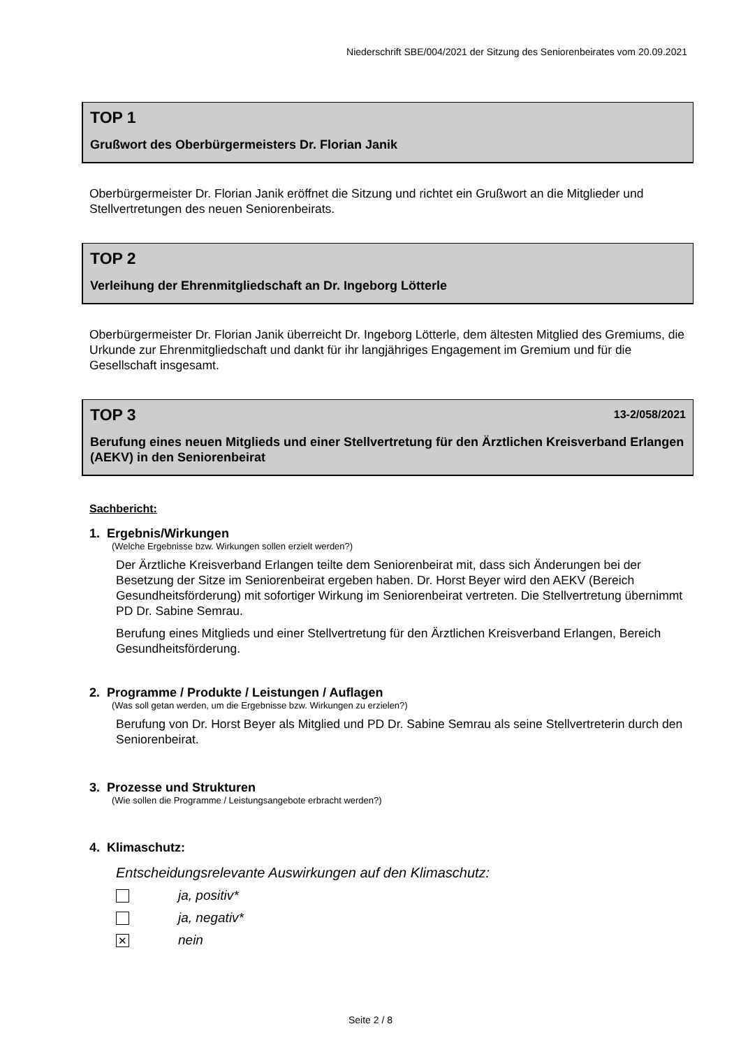Niederschrift SBE/004/2021 der Sitzung des Seniorenbeirates vom 20.09.2021
TOP 1
Grußwort des Oberbürgermeisters Dr. Florian Janik
Oberbürgermeister Dr. Florian Janik eröffnet die Sitzung und richtet ein Grußwort an die Mitglieder und Stellvertretungen des neuen Seniorenbeirats.
TOP 2
Verleihung der Ehrenmitgliedschaft an Dr. Ingeborg Lötterle
Oberbürgermeister Dr. Florian Janik überreicht Dr. Ingeborg Lötterle, dem ältesten Mitglied des Gremiums, die Urkunde zur Ehrenmitgliedschaft und dankt für ihr langjähriges Engagement im Gremium und für die Gesellschaft insgesamt.
TOP 3 13-2/058/2021
Berufung eines neuen Mitglieds und einer Stellvertretung für den Ärztlichen Kreisverband Erlangen (AEKV) in den Seniorenbeirat
Sachbericht:
1. Ergebnis/Wirkungen
(Welche Ergebnisse bzw. Wirkungen sollen erzielt werden?)
Der Ärztliche Kreisverband Erlangen teilte dem Seniorenbeirat mit, dass sich Änderungen bei der Besetzung der Sitze im Seniorenbeirat ergeben haben. Dr. Horst Beyer wird den AEKV (Bereich Gesundheitsförderung) mit sofortiger Wirkung im Seniorenbeirat vertreten. Die Stellvertretung übernimmt PD Dr. Sabine Semrau.
Berufung eines Mitglieds und einer Stellvertretung für den Ärztlichen Kreisverband Erlangen, Bereich Gesundheitsförderung.
2. Programme / Produkte / Leistungen / Auflagen
(Was soll getan werden, um die Ergebnisse bzw. Wirkungen zu erzielen?)
Berufung von Dr. Horst Beyer als Mitglied und PD Dr. Sabine Semrau als seine Stellvertreterin durch den Seniorenbeirat.
3. Prozesse und Strukturen
(Wie sollen die Programme / Leistungsangebote erbracht werden?)
4. Klimaschutz:
Entscheidungsrelevante Auswirkungen auf den Klimaschutz:
ja, positiv*
ja, negativ*
✕
nein
Seite 2 / 8